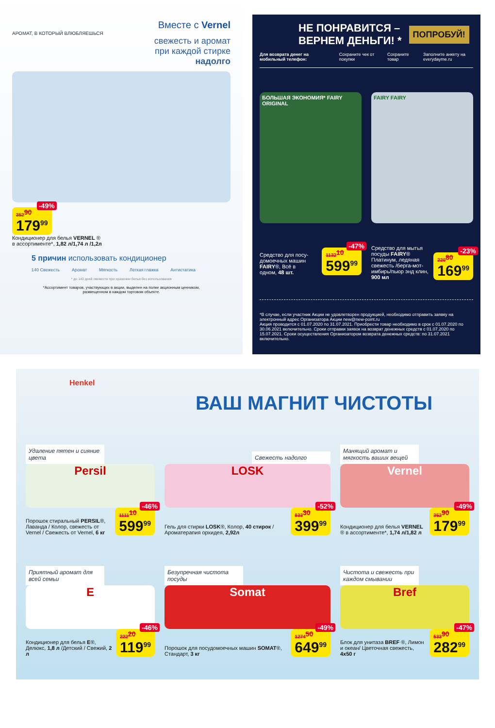Вместе с Vernel
АРОМАТ, В КОТОРЫЙ ВЛЮБЛЯЕШЬСЯ
свежесть и аромат
при каждой стирке
надолго
352<sup>90</sup> 179<sup>99</sup> -49%
Кондиционер для белья VERNEL ®
в ассортименте*, 1,82 л/1,74 л /1,2л
5 причин использовать кондиционер
140 Свежесть Аромат Мягкость Легкая глажка Антистатика
* до 140 дней свежести при хранении белья без использования
*Ассортимент товаров, участвующих в акции, выделен на полке акционным ценником,
размещенном в каждом торговом объекте.
НЕ ПОНРАВИТСЯ –
ВЕРНЕМ ДЕНЬГИ! *
ПОПРОБУЙ!
Для возврата денег на мобильный телефон: Сохраните чек от покупки Сохраните товар Заполните анкету на everydayme.ru
БОЛЬШАЯ ЭКОНОМИЯ* FAIRY ORIGINAL
Средство для посу-
домоечных машин
FAIRY®, Всё в
одном, 48 шт.
1132<sup>10</sup> 599<sup>99</sup> -47%
FAIRY FAIRY
Средство для мытья посуды FAIRY® Платинум, ледяная свежесть /берга-мот-имбирь/пьюр энд клин, 900 мл
220<sup>80</sup> 169<sup>99</sup> -23%
*В случае, если участник Акции не удовлетворен продукцией, необходимо отправить заявку на электронный адрес Организатора Акции new@new-point.ru
Акция проводится с 01.07.2020 по 31.07.2021. Приобрести товар необходимо в срок с 01.07.2020 по 30.06.2021 включительно. Сроки отправки заявок на возврат денежных средств с 01.07.2020 по 15.07.2021. Сроки осуществления Организатором возврата денежных средств: по 31.07.2021 включительно.
Henkel
ВАШ МАГНИТ ЧИСТОТЫ
Удаление пятен и сияние цвета
Persil
Порошок стиральный PERSIL®, Лаванда / Колор, свежесть от Vernel / Свежесть от Vernel, 6 кг
1111<sup>10</sup> 599<sup>99</sup> -46%
Свежесть надолго
LOSK
Гель для стирки LOSK®, Колор, 40 стирок / Ароматерапия орхидея, 2,92л
833<sup>30</sup> 399<sup>99</sup> -52%
Манящий аромат и мягкость ваших вещей
Vernel
Кондиционер для белья VERNEL ® в ассортименте*, 1,74 л/1,82 л
352<sup>90</sup> 179<sup>99</sup> -49%
Приятный аромат для всей семьи
E
Кондиционер для белья E®, Делюкс, 1,8 л /Детский / Свежий, 2 л
222<sup>20</sup> 119<sup>99</sup> -46%
Безупречная чистота посуды
Somat
Порошок для посудомоечных машин SOMAT®, Стандарт, 3 кг
1274<sup>50</sup> 649<sup>99</sup> -49%
Чистота и свежесть при каждом смывании
Bref
Блок для унитаза BREF ®, Лимон и океан/ Цветочная свежесть, 4x50 г
533<sup>90</sup> 282<sup>99</sup> -47%